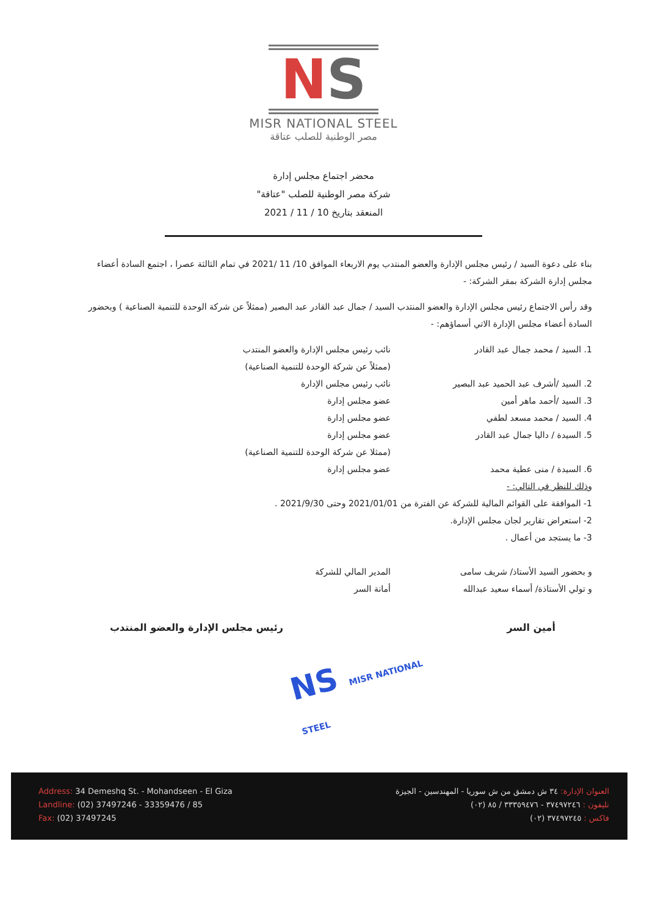NS
MISR NATIONAL STEEL
مصر الوطنية للصلب عتاقة
محضر اجتماع مجلس إدارة
شركة مصر الوطنية للصلب "عتاقة"
المنعقد بتاريخ 10 / 11 / 2021
بناء على دعوة السيد / رئيس مجلس الإدارة والعضو المنتدب يوم الاربعاء الموافق 10/ 11 /2021 في تمام الثالثة عصرا ، اجتمع السادة أعضاء مجلس إدارة الشركة بمقر الشركة: -
وقد رأس الاجتماع رئيس مجلس الإدارة والعضو المنتدب السيد / جمال عبد القادر عبد البصير (ممثلاً عن شركة الوحدة للتنمية الصناعية ) وبحضور السادة أعضاء مجلس الإدارة الاتي أسماؤهم: -
1. السيد / محمد جمال عبد القادر نائب رئيس مجلس الإدارة والعضو المنتدب
(ممثلاً عن شركة الوحدة للتنمية الصناعية)
2. السيد /أشرف عبد الحميد عبد البصير نائب رئيس مجلس الإدارة
3. السيد /أحمد ماهر أمين عضو مجلس إدارة
4. السيد / محمد مسعد لطفي عضو مجلس إدارة
5. السيدة / داليا جمال عبد القادر عضو مجلس إدارة
(ممثلا عن شركة الوحدة للتنمية الصناعية)
6. السيدة / منى عطية محمد عضو مجلس إدارة
وذلك للنظر في التالي: -
1- الموافقة على القوائم المالية للشركة عن الفترة من 2021/01/01 وحتى 2021/9/30 .
2- استعراض تقارير لجان مجلس الإدارة.
3- ما يستجد من أعمال .
و بحضور السيد الأستاذ/ شريف سامى المدير المالي للشركة
و تولي الأستاذة/ أسماء سعيد عبدالله أمانة السر
أمين السر رئيس مجلس الإدارة والعضو المنتدب
NS MISR NATIONAL STEEL
Address: 34 Demeshq St. - Mohandseen - El Giza
Landline: (02) 37497246 - 33359476 / 85
Fax: (02) 37497245
العنوان الإدارة: ٣٤ ش دمشق من ش سوريا - المهندسين - الجيزة
تليفون : ٣٧٤٩٧٢٤٦ - ٣٣٣٥٩٤٧٦ / ٨٥ (٠٢)
فاكس : ٣٧٤٩٧٢٤٥ (٠٢)